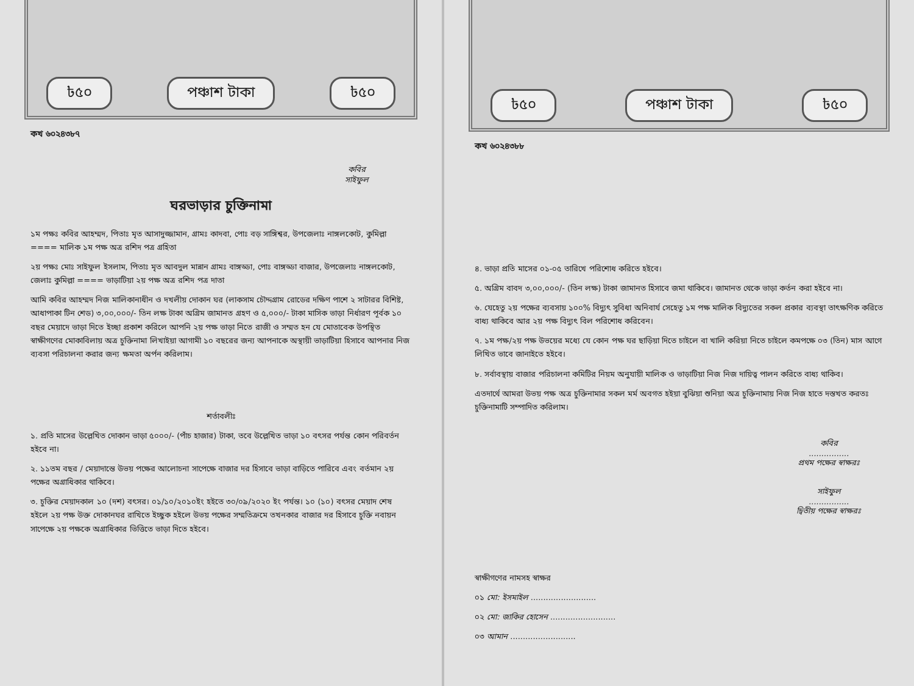৳৫০ পঞ্চাশ টাকা ৳৫০
কখ ৬০২৪৩৮৭
কবির
সাইফুল
ঘরভাড়ার চুক্তিনামা
১ম পক্ষঃ কবির আহম্মদ, পিতাঃ মৃত আসাদুজ্জামান, গ্রামঃ কাদবা, পোঃ বড় সাঙ্গিশ্বর, উপজেলাঃ নাঙ্গলকোট, কুমিল্লা ==== মালিক ১ম পক্ষ অত্র রশিদ পত্র গ্রহিতা
২য় পক্ষঃ মোঃ সাইফুল ইসলাম, পিতাঃ মৃত আবদুল মান্নান গ্রামঃ বাঙ্গড্ডা, পোঃ বাঙ্গড্ডা বাজার, উপজেলাঃ নাঙ্গলকোট, জেলাঃ কুমিল্লা ==== ভাড়াটিয়া ২য় পক্ষ অত্র রশিদ পত্র দাতা
আমি কবির আহম্মদ নিজ মালিকানাধীন ও দখলীয় দোকান ঘর (লাকসাম চৌদ্দগ্রাম রোডের দক্ষিণ পাশে ২ সাটারর বিশিষ্ট, আধাপাকা টিন শেড) ৩,০০,০০০/- তিন লক্ষ টাকা অগ্রিম জামানত গ্রহণ ও ৫,০০০/- টাকা মাসিক ভাড়া নির্ধারণ পূর্বক ১০ বছর মেয়াদে ভাড়া দিতে ইচ্ছা প্রকাশ করিলে আপনি ২য় পক্ষ ভাড়া নিতে রাজী ও সম্মত হন যে মোতাবেক উপস্থিত স্বাক্ষীগণের মোকাবিলায় অত্র চুক্তিনামা লিখাইয়া আগামী ১০ বছরের জন্য আপনাকে অস্থায়ী ভাড়াটিয়া হিসাবে আপনার নিজ ব্যবসা পরিচালনা করার জন্য ক্ষমতা অর্পন করিলাম।
শর্তাবলীঃ
১. প্রতি মাসের উল্লেখিত দোকান ভাড়া ৫০০০/- (পাঁচ হাজার) টাকা, তবে উল্লেখিত ভাড়া ১০ বৎসর পর্যন্ত কোন পরিবর্তন হইবে না।
২. ১১তম বছর / মেয়াদান্তে উভয় পক্ষের আলোচনা সাপেক্ষে বাজার দর হিসাবে ভাড়া বাড়িতে পারিবে এবং বর্তমান ২য় পক্ষের অগ্রাধিকার থাকিবে।
৩. চুক্তির মেয়াদকাল ১০ (দশ) বৎসর। ০১/১০/২০১০ইং হইতে ৩০/০৯/২০২০ ইং পর্যন্ত। ১০ (১০) বৎসর মেয়াদ শেষ হইলে ২য় পক্ষ উক্ত দোকানঘর রাখিতে ইচ্ছুক হইলে উভয় পক্ষের সম্মতিক্রমে তখনকার বাজার দর হিসাবে চুক্তি নবায়ন সাপেক্ষে ২য় পক্ষকে অগ্রাধিকার ভিত্তিতে ভাড়া দিতে হইবে।
৳৫০ পঞ্চাশ টাকা ৳৫০
কখ ৬০২৪৩৮৮
৪. ভাড়া প্রতি মাসের ০১-০৫ তারিখে পরিশোধ করিতে হইবে।
৫. অগ্রিম বাবদ ৩,০০,০০০/- (তিন লক্ষ) টাকা জামানত হিসাবে জমা থাকিবে। জামানত থেকে ভাড়া কর্তন করা হইবে না।
৬. যেহেতু ২য় পক্ষের ব্যবসায় ১০০% বিদ্যুৎ সুবিধা অনিবার্য সেহেতু ১ম পক্ষ মালিক বিদ্যুতের সকল প্রকার ব্যবস্থা তাৎক্ষণিক করিতে বাধ্য থাকিবে আর ২য় পক্ষ বিদ্যুৎ বিল পরিশোধ করিবেন।
৭. ১ম পক্ষ/২য় পক্ষ উভয়ের মধ্যে যে কোন পক্ষ ঘর ছাড়িয়া দিতে চাইলে বা খালি করিয়া নিতে চাইলে কমপক্ষে ০৩ (তিন) মাস আগে লিখিত ভাবে জানাইতে হইবে।
৮. সর্বাবস্থায় বাজার পরিচালনা কমিটির নিয়ম অনুযায়ী মালিক ও ভাড়াটিয়া নিজ নিজ দায়িত্ব পালন করিতে বাধ্য থাকিব।
এতদার্থে আমরা উভয় পক্ষ অত্র চুক্তিনামার সকল মর্ম অবগত হইয়া বুঝিয়া শুনিয়া অত্র চুক্তিনামায় নিজ নিজ হাতে দস্তখত করতঃ চুক্তিনামাটি সম্পাদিত করিলাম।
কবির
................
প্রথম পক্ষের স্বাক্ষরঃ
সাইফুল
................
দ্বিতীয় পক্ষের স্বাক্ষরঃ
স্বাক্ষীগণের নামসহ স্বাক্ষর
০১ মো: ইসমাইল ..........................
০২ মো: জাকির হোসেন ..........................
০৩ আমান ..........................